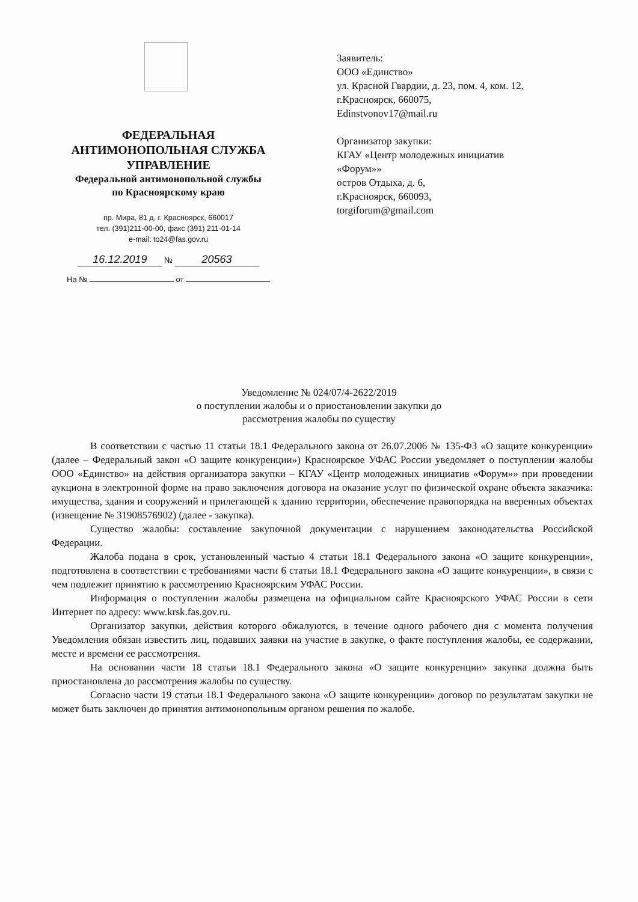ФЕДЕРАЛЬНАЯ
АНТИМОНОПОЛЬНАЯ СЛУЖБА
УПРАВЛЕНИЕ
Федеральной антимонопольной службы
по Красноярскому краю
пр. Мира, 81 д, г. Красноярск, 660017
тел. (391)211-00-00, факс (391) 211-01-14
e-mail: to24@fas.gov.ru
16.12.2019 № 20563
На № от
Заявитель:
ООО «Единство»
ул. Красной Гвардии, д. 23, пом. 4, ком. 12,
г.Красноярск, 660075,
Edinstvonov17@mail.ru
Организатор закупки:
КГАУ «Центр молодежных инициатив
«Форум»»
остров Отдыха, д. 6,
г.Красноярск, 660093,
torgiforum@gmail.com
Уведомление № 024/07/4-2622/2019
о поступлении жалобы и о приостановлении закупки до
рассмотрения жалобы по существу
В соответствии с частью 11 статьи 18.1 Федерального закона от 26.07.2006 № 135-ФЗ «О защите конкуренции» (далее – Федеральный закон «О защите конкуренции») Красноярское УФАС России уведомляет о поступлении жалобы ООО «Единство» на действия организатора закупки – КГАУ «Центр молодежных инициатив «Форум»» при проведении аукциона в электронной форме на право заключения договора на оказание услуг по физической охране объекта заказчика: имущества, здания и сооружений и прилегающей к зданию территории, обеспечение правопорядка на вверенных объектах (извещение № 31908576902) (далее - закупка).
Существо жалобы: составление закупочной документации с нарушением законодательства Российской Федерации.
Жалоба подана в срок, установленный частью 4 статьи 18.1 Федерального закона «О защите конкуренции», подготовлена в соответствии с требованиями части 6 статьи 18.1 Федерального закона «О защите конкуренции», в связи с чем подлежит принятию к рассмотрению Красноярским УФАС России.
Информация о поступлении жалобы размещена на официальном сайте Красноярского УФАС России в сети Интернет по адресу: www.krsk.fas.gov.ru.
Организатор закупки, действия которого обжалуются, в течение одного рабочего дня с момента получения Уведомления обязан известить лиц, подавших заявки на участие в закупке, о факте поступления жалобы, ее содержании, месте и времени ее рассмотрения.
На основании части 18 статьи 18.1 Федерального закона «О защите конкуренции» закупка должна быть приостановлена до рассмотрения жалобы по существу.
Согласно части 19 статьи 18.1 Федерального закона «О защите конкуренции» договор по результатам закупки не может быть заключен до принятия антимонопольным органом решения по жалобе.